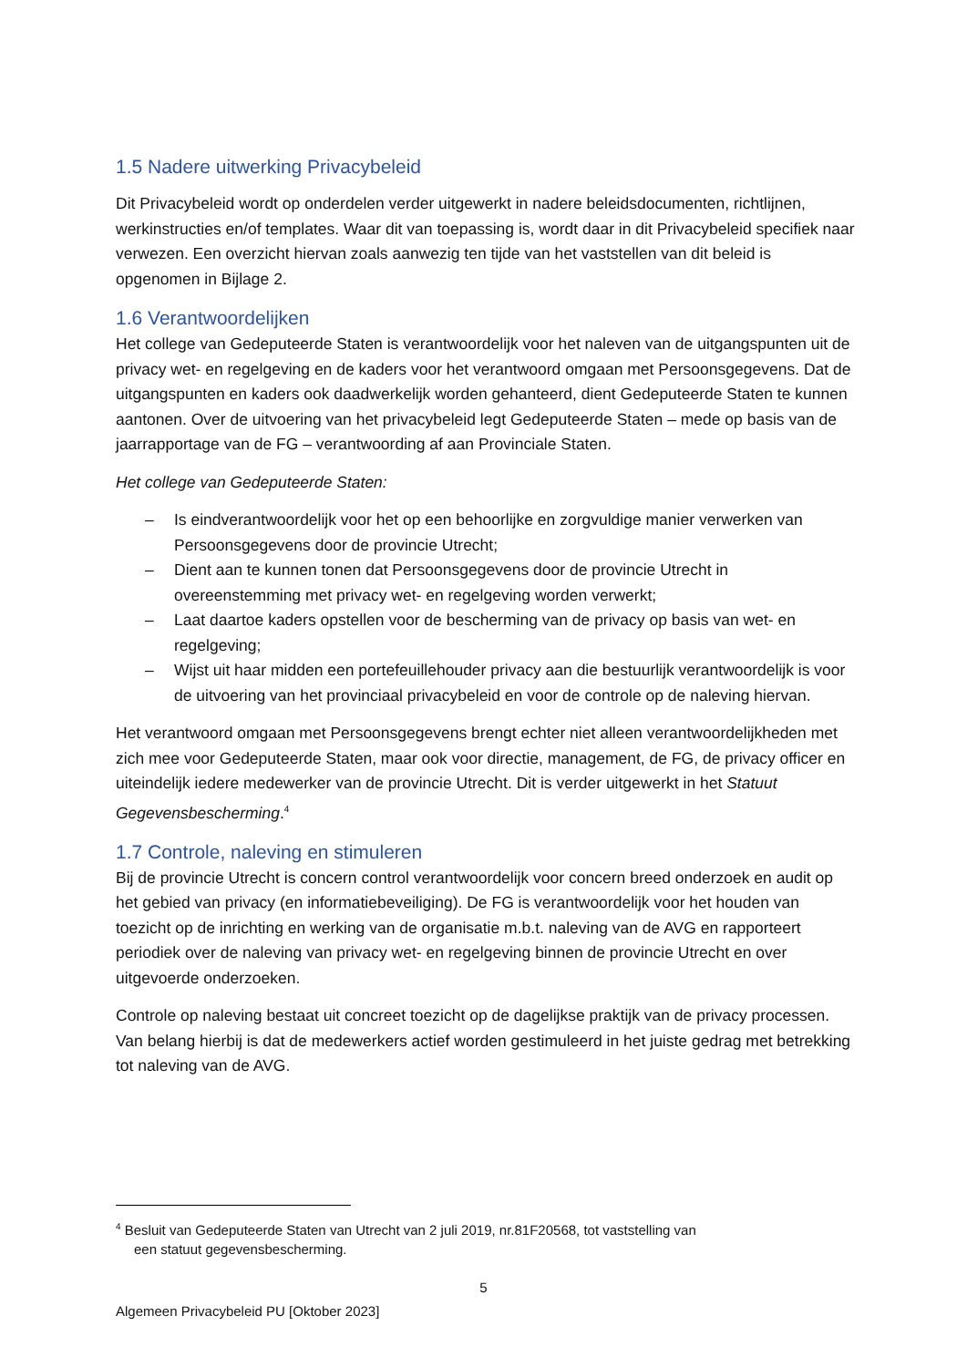1.5 Nadere uitwerking Privacybeleid
Dit Privacybeleid wordt op onderdelen verder uitgewerkt in nadere beleidsdocumenten, richtlijnen, werkinstructies en/of templates. Waar dit van toepassing is, wordt daar in dit Privacybeleid specifiek naar verwezen. Een overzicht hiervan zoals aanwezig ten tijde van het vaststellen van dit beleid is opgenomen in Bijlage 2.
1.6 Verantwoordelijken
Het college van Gedeputeerde Staten is verantwoordelijk voor het naleven van de uitgangspunten uit de privacy wet- en regelgeving en de kaders voor het verantwoord omgaan met Persoonsgegevens. Dat de uitgangspunten en kaders ook daadwerkelijk worden gehanteerd, dient Gedeputeerde Staten te kunnen aantonen. Over de uitvoering van het privacybeleid legt Gedeputeerde Staten – mede op basis van de jaarrapportage van de FG – verantwoording af aan Provinciale Staten.
Het college van Gedeputeerde Staten:
– Is eindverantwoordelijk voor het op een behoorlijke en zorgvuldige manier verwerken van Persoonsgegevens door de provincie Utrecht;
– Dient aan te kunnen tonen dat Persoonsgegevens door de provincie Utrecht in overeenstemming met privacy wet- en regelgeving worden verwerkt;
– Laat daartoe kaders opstellen voor de bescherming van de privacy op basis van wet- en regelgeving;
– Wijst uit haar midden een portefeuillehouder privacy aan die bestuurlijk verantwoordelijk is voor de uitvoering van het provinciaal privacybeleid en voor de controle op de naleving hiervan.
Het verantwoord omgaan met Persoonsgegevens brengt echter niet alleen verantwoordelijkheden met zich mee voor Gedeputeerde Staten, maar ook voor directie, management, de FG, de privacy officer en uiteindelijk iedere medewerker van de provincie Utrecht. Dit is verder uitgewerkt in het Statuut Gegevensbescherming.<sup>4</sup>
1.7 Controle, naleving en stimuleren
Bij de provincie Utrecht is concern control verantwoordelijk voor concern breed onderzoek en audit op het gebied van privacy (en informatiebeveiliging). De FG is verantwoordelijk voor het houden van toezicht op de inrichting en werking van de organisatie m.b.t. naleving van de AVG en rapporteert periodiek over de naleving van privacy wet- en regelgeving binnen de provincie Utrecht en over uitgevoerde onderzoeken.
Controle op naleving bestaat uit concreet toezicht op de dagelijkse praktijk van de privacy processen. Van belang hierbij is dat de medewerkers actief worden gestimuleerd in het juiste gedrag met betrekking tot naleving van de AVG.
<sup>4</sup> Besluit van Gedeputeerde Staten van Utrecht van 2 juli 2019, nr.81F20568, tot vaststelling van
een statuut gegevensbescherming.
5
Algemeen Privacybeleid PU [Oktober 2023]